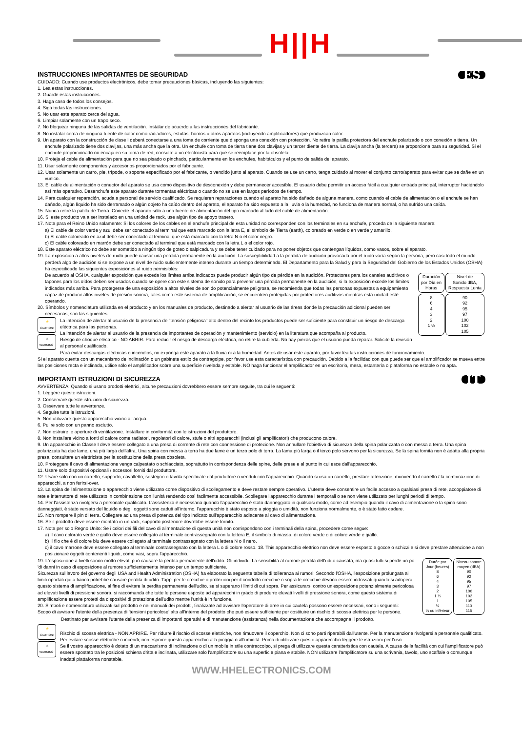H||H
ES
INSTRUCCIONES IMPORTANTES DE SEGURIDAD
CUIDADO: Cuando use productos electrónicos, debe tomar precauciones básicas, incluyendo las siguientes:
1. Lea estas instrucciones.
2. Guarde estas instrucciones.
3. Haga caso de todos los consejos.
4. Siga todas las instrucciones.
5. No usar este aparato cerca del agua.
6. Limpiar solamente con un trapo seco.
7. No bloquear ninguna de las salidas de ventilación. Instalar de acuerdo a las instrucciones del fabricante.
8. No instalar cerca de ninguna fuente de calor como radiadores, estufas, hornos u otros aparatos (incluyendo amplificadores) que produzcan calor.
9. Un aparato con la construcción de clase I deberá conectarse a una toma de corriente que disponga una conexión con protección. No retire la patilla protectora del enchufe polarizado o con conexión a tierra. Un enchufe polarizado tiene dos clavijas, una más ancha que la otra. Un enchufe con toma de tierra tiene dos clavijas y un tercer diente de tierra. La clavija ancha (la tercera) se proporciona para su seguridad. Si el enchufe proporcionado no encaja en su toma de red, consulte a un electricista para que se reemplace por la obsoleta.
10. Proteja el cable de alimentación para que no sea pisado o pinchado, particularmente en los enchufes, habitáculos y el punto de salida del aparato.
11. Usar solamente componentes y accesorios proporcionados por el fabricante.
12. Usar solamente un carro, pie, trípode, o soporte especificado por el fabricante, o vendido junto al aparato. Cuando se use un carro, tenga cuidado al mover el conjunto carro/aparato para evitar que se dañe en un vuelco.
13. El cable de alimentación o conector del aparato se usa como dispositivo de desconexión y debe permanecer accesible. El usuario debe permitir un acceso fácil a cualquier entrada principal, interruptor haciéndolo así más operativo. Desenchufe este aparato durante tormentas eléctricas o cuando no se use en largos períodos de tiempo.
14. Para cualquier reparación, acuda a personal de servicio cualificado. Se requieren reparaciones cuando el aparato ha sido dañado de alguna manera, como cuando el cable de alimentación o el enchufe se han dañado, algún líquido ha sido derramado o algún objeto ha caído dentro del aparato, el aparato ha sido expuesto a la lluvia o la humedad, no funciona de manera normal, o ha sufrido una caída.
15. Nunca retire la patilla de Tierra. Conecte el aparato sólo a una fuente de alimentación del tipo marcado al lado del cable de alimentación.
16. Si este producto va a ser instalado en una unidad de rack, use algún tipo de apoyo trasero.
17. Nota para el Reino Unido solamente: Si los colores de los cables en el enchufe principal de esta unidad no corresponden con los terminales en su enchufe, proceda de la siguiente manera:
a) El cable de color verde y azul debe ser conectado al terminal que está marcado con la letra E, el símbolo de Tierra (earth), coloreado en verde o en verde y amarillo.
b) El cable coloreado en azul debe ser conectado al terminal que está marcado con la letra N o el color negro.
c) El cable coloreado en marrón debe ser conectado al terminal que está marcado con la letra L o el color rojo.
18. Este aparato eléctrico no debe ser sometido a ningún tipo de goteo o salpicadura y se debe tener cuidado para no poner objetos que contengan líquidos, como vasos, sobre el aparato.
19. La exposición a altos niveles de ruido puede causar una pérdida permanente en la audición. La susceptibilidad a la pérdida de audición provocada por el ruido varía según la persona, pero casi todo el mundo perderá algo de audición si se expone a un nivel de ruido suficientemente intenso durante un tiempo determinado. El Departamento para la Salud y para la Seguridad del Gobierno de los Estados Unidos (OSHA) ha especificado las siguientes exposiciones al ruido permisibles:
| Duración por Día en Horas | Nivel de Sonido dBA, Respuesta Lenta |
| 8 6 4 3 2 1 ½ | 90 92 95 97 100 102 105 |
De acuerdo al OSHA, cualquier exposición que exceda los límites arriba indicados puede producir algún tipo de pérdida en la audición. Protectores para los canales auditivos o tapones para los oídos deben ser usados cuando se opere con este sistema de sonido para prevenir una pérdida permanente en la audición, si la exposición excede los límites indicados más arriba. Para protegerse de una exposición a altos niveles de sonido potencialmente peligrosa, se recomienda que todas las personas expuestas a equipamiento capaz de producir altos niveles de presión sonora, tales como este sistema de amplificación, se encuentren protegidas por protectores auditivos mientras esta unidad esté operando.
20. Símbolos y nomenclatura utilizada en el producto y en los manuales de producto, destinado a alertar al usuario de las áreas donde la precaución adicional pueden ser necesarias, son las siguientes:
⚡
CAUTION:
⚠
WARNING:
La intención de alertar al usuario de la presencia de "tensión peligrosa" alto dentro del recinto los productos puede ser suficiente para constituir un riesgo de descarga eléctrica para las personas.
La intención de alertar al usuario de la presencia de importantes de operación y mantenimiento (servicio) en la literatura que acompaña al producto.
Riesgo de choque eléctrico - NO ABRIR. Para reducir el riesgo de descarga eléctrica, no retire la cubierta. No hay piezas que el usuario pueda reparar. Solicite la revisión al personal cualificado.
Para evitar descargas eléctricas o incendios, no exponga este aparato a la lluvia ni a la humedad. Antes de usar este aparato, por favor lea las instrucciones de funcionamiento.
Si el aparato cuenta con un mecanismo de inclinación o un gabinete estilo de contragolpe, por favor use esta característica con precaución. Debido a la facilidad con que puede ser que el amplificador se mueva entre las posiciones recta e inclinada, utilice sólo el amplificador sobre una superficie nivelada y estable. NO haga funcionar el amplificador en un escritorio, mesa, estantería o plataforma no estable o no apta.
IT
IMPORTANTI ISTRUZIONI DI SICUREZZA
AVVERTENZA: Quando si usano prodotti elettrici, alcune precauzioni dovrebbero essere sempre seguite, tra cui le seguenti:
1. Leggere queste istruzioni.
2. Conservare queste istruzioni di sicurezza.
3. Osservare tutte le avvertenze.
4. Seguire tutte le istruzioni.
5. Non utilizzare questo apparecchio vicino all'acqua.
6. Pulire solo con un panno asciutto.
7. Non ostruire le aperture di ventilazione. Installare in conformità con le istruzioni del produttore.
8. Non installare vicino a fonti di calore come radiatori, regolatori di calore, stufe o altri apparecchi (inclusi gli amplificatori) che producono calore.
9. Un apparecchio in Classe I deve essere collegato a una presa di corrente di rete con connessione di protezione. Non annullare l'obiettivo di sicurezza della spina polarizzata o con messa a terra. Una spina polarizzata ha due lame, una più larga dell'altra. Una spina con messa a terra ha due lame e un terzo polo di terra. La lama più larga o il terzo polo servono per la sicurezza. Se la spina fornita non è adatta alla propria presa, consultare un elettricista per la sostituzione della presa obsoleta.
10. Proteggere il cavo di alimentazione venga calpestato o schiacciato, soprattutto in corrispondenza delle spine, delle prese e al punto in cui esce dall'apparecchio.
11. Usare solo dispositivi opzionali / accessori forniti dal produttore.
12. Usare solo con un carrello, supporto, cavalletto, sostegno o tavola specificate dal produttore o venduti con l'apparecchio. Quando si usa un carrello, prestare attenzione, muovendo il carrello / la combinazione di apparecchi, a non ferirsi-over.
13. La spina dell'alimentazione o apparecchio viene utilizzato come dispositivo di scollegamento e deve restare sempre operativo. L'utente deve consentire un facile accesso a qualsiasi presa di rete, accoppiatore di rete e interruttore di rete utilizzato in combinazione con l'unità rendendo così facilmente accessibile. Scollegare l'apparecchio durante i temporali o se non viene utilizzato per lunghi periodi di tempo.
14. Per l'assistenza rivolgersi a personale qualificato. L'assistenza è necessaria quando l'apparecchio è stato danneggiato in qualsiasi modo, come ad esempio quando il cavo di alimentazione o la spina sono danneggiati, è stato versato del liquido o degli oggetti sono caduti all'interno, l'apparecchio è stato esposto a pioggia o umidità, non funziona normalmente, o è stato fatto cadere.
15. Non rompere il pin di terra. Collegare ad una presa di potenza del tipo indicato sull'apparecchio adiacente al cavo di alimentazione.
16. Se il prodotto deve essere montato in un rack, supporto posteriore dovrebbe essere fornito.
17. Nota per solo Regno Unito: Se i colori dei fili del cavo di alimentazione di questa unità non corrispondono con i terminali della spina, procedere come segue:
a) Il cavo colorato verde e giallo deve essere collegato al terminale contrassegnato con la lettera E, il simbolo di massa, di colore verde o di colore verde e giallo.
b) Il filo che è di colore blu deve essere collegato al terminale contrassegnato con la lettera N o il nero.
c) il cavo marrone deve essere collegato al terminale contrassegnato con la lettera L o di colore rosso. 18. This apparecchio elettrico non deve essere esposto a gocce o schizzi e si deve prestare attenzione a non posizionare oggetti contenenti liquidi, come vasi, sopra l'apparecchio.
| Durée par Jour (heures) 8 6 4 3 2 1 ½ 1 ½ ¼ ou inférieur | Niveau sonore moyen (dBA) 90 92 95 97 100 102 105 110 115 |
19. L'esposizione a livelli sonori molto elevati può causare la perdita permanente dell'udito. Gli individui La sensibilità al rumore perdita dell'udito causata, ma quasi tutti si perde un po 'di danni in caso di esposizione al rumore sufficientemente intenso per un tempo sufficiente.
Sicurezza sul lavoro del governo degli USA and Health Administration (OSHA) ha elaborato la seguente tabella di tolleranza ai rumori: Secondo l'OSHA, l'esposizione prolungata ai limiti riportati qui a fianco potrebbe causare perdita di udito. Tappi per le orecchie o protezioni per il condotto orecchie o sopra le orecchie devono essere indossati quando si adopera questo sistema di amplificazione, al fine di evitare la perdita permanente dell'udito, se si superano i limiti di cui sopra. Per assicurarsi contro un'esposizione potenzialmente pericolosa ad elevati livelli di pressione sonora, si raccomanda che tutte le persone esposte ad apparecchi in grado di produrre elevati livelli di pressione sonora, come questo sistema di amplificazione essere protetti da dispositivi di protezione dell'udito mentre l'unità è in funzione.
20. Simboli e nomenclatura utilizzati sul prodotto e nei manuali dei prodotti, finalizzate ad avvisare l'operatore di aree in cui cautela possono essere necessari, sono i seguenti:
Scopo di avvisare l'utente della presenza di 'tensioni pericolose' alta all'interno del prodotto che può essere sufficiente per costituire un rischio di scossa elettrica per le persone.
Destinato per avvisare l'utente della presenza di importanti operativi e di manutenzione (assistenza) nella documentazione che accompagna il prodotto.
⚡
CAUTION:
⚠
WARNING:
Rischio di scossa elettrica - NON APRIRE. Per ridurre il rischio di scosse elettriche, non rimuovere il coperchio. Non ci sono parti riparabili dall'utente. Per la manutenzione rivolgersi a personale qualificato.
Per evitare scosse elettriche o incendi, non esporre questo apparecchio alla pioggia o all'umidità. Prima di utilizzare questo apparecchio leggere le istruzioni per l'uso.
Se il vostro apparecchio è dotato di un meccanismo di inclinazione o di un mobile in stile contraccolpo, si prega di utilizzare questa caratteristica con cautela. A causa della facilità con cui l'amplificatore può essere spostato tra le posizioni schiena dritta e inclinata, utilizzare solo l'amplificatore su una superficie piana e stabile. NON utilizzare l'amplificatore su una scrivania, tavolo, uno scaffale o comunque inadatti piattaforma nonstable.
WWW.HHELECTRONICS.COM